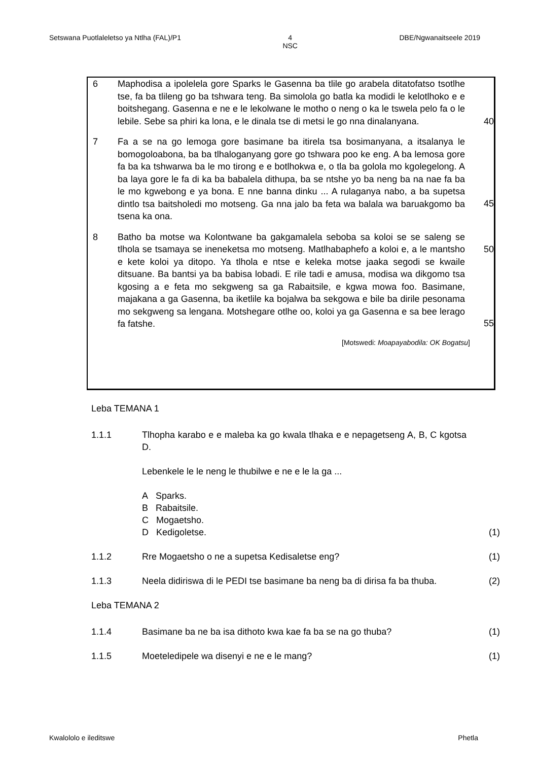Setswana Puotlaleletso ya Ntlha (FAL)/P1 4
NSC DBE/Ngwanaitseele 2019
6 Maphodisa a ipolelela gore Sparks le Gasenna ba tlile go arabela ditatofatso tsotlhe tse, fa ba tlileng go ba tshwara teng. Ba simolola go batla ka modidi le kelotlhoko e e boitshegang. Gasenna e ne e le lekolwane le motho o neng o ka le tswela pelo fa o le lebile. Sebe sa phiri ka lona, e le dinala tse di metsi le go nna dinalanyana.
40
7 Fa a se na go lemoga gore basimane ba itirela tsa bosimanyana, a itsalanya le bomogoloabona, ba ba tlhaloganyang gore go tshwara poo ke eng. A ba lemosa gore fa ba ka tshwarwa ba le mo tirong e e botlhokwa e, o tla ba golola mo kgolegelong. A ba laya gore le fa di ka ba babalela dithupa, ba se ntshe yo ba neng ba na nae fa ba le mo kgwebong e ya bona. E nne banna dinku ... A rulaganya nabo, a ba supetsa dintlo tsa baitsholedi mo motseng. Ga nna jalo ba feta wa balala wa baruakgomo ba tsena ka ona.
45
8 Batho ba motse wa Kolontwane ba gakgamalela seboba sa koloi se se saleng se tlhola se tsamaya se ineneketsa mo motseng. Matlhabaphefo a koloi e, a le mantsho e kete koloi ya ditopo. Ya tlhola e ntse e keleka motse jaaka segodi se kwaile ditsuane. Ba bantsi ya ba babisa lobadi. E rile tadi e amusa, modisa wa dikgomo tsa kgosing a e feta mo sekgweng sa ga Rabaitsile, e kgwa mowa foo. Basimane, majakana a ga Gasenna, ba iketlile ka bojalwa ba sekgowa e bile ba dirile pesonama mo sekgweng sa lengana. Motshegare otlhe oo, koloi ya ga Gasenna e sa bee lerago fa fatshe.
50
55
[Motswedi: Moapayabodila: OK Bogatsu]
Leba TEMANA 1
1.1.1 Tlhopha karabo e e maleba ka go kwala tlhaka e e nepagetseng A, B, C kgotsa D.
Lebenkele le le neng le thubilwe e ne e le la ga ...
A Sparks.
B Rabaitsile.
C Mogaetsho.
D Kedigoletse.
(1)
1.1.2 Rre Mogaetsho o ne a supetsa Kedisaletse eng? (1)
1.1.3 Neela didiriswa di le PEDI tse basimane ba neng ba di dirisa fa ba thuba.
(2)
Leba TEMANA 2
1.1.4 Basimane ba ne ba isa dithoto kwa kae fa ba se na go thuba? (1)
1.1.5 Moeteledipele wa disenyi e ne e le mang? (1)
Kwalololo e ileditswe Phetla